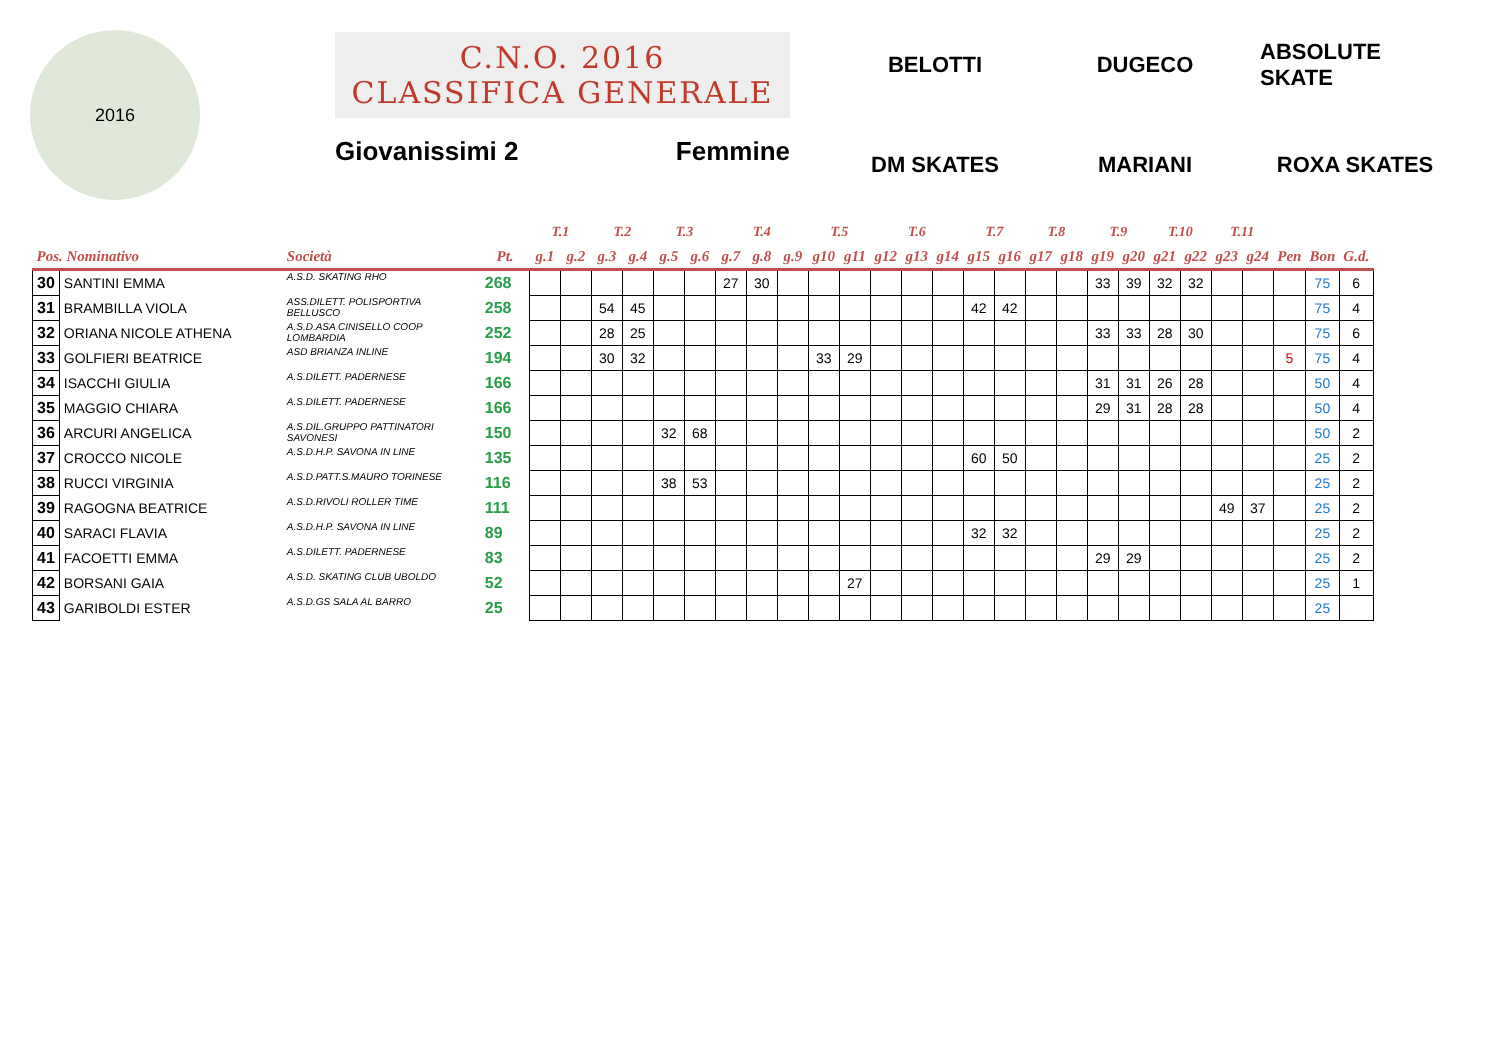2016
C.N.O. 2016
CLASSIFICA GENERALE
Giovanissimi 2 Femmine
BELOTTI
DUGECO
ABSOLUTE SKATE
DM SKATES
MARIANI
ROXA SKATES
| | | | | T.1 | | T.2 | | T.3 | | T.4 | | | T.5 | | T.6 | | | T.7 | | T.8 | | T.9 | | T.10 | | T.11 | | | | |
| Pos. Nominativo | | Società | Pt. | g.1 | g.2 | g.3 | g.4 | g.5 | g.6 | g.7 | g.8 | g.9 | g10 | g11 | g12 | g13 | g14 | g15 | g16 | g17 | g18 | g19 | g20 | g21 | g22 | g23 | g24 | Pen | Bon | G.d. |
| 30 | SANTINI EMMA | A.S.D. SKATING RHO | 268 | | | | | | | 27 | 30 | | | | | | | | | | | 33 | 39 | 32 | 32 | | | | 75 | 6 |
| 31 | BRAMBILLA VIOLA | ASS.DILETT. POLISPORTIVA BELLUSCO | 258 | | | 54 | 45 | | | | | | | | | | | 42 | 42 | | | | | | | | | | 75 | 4 |
| 32 | ORIANA NICOLE ATHENA | A.S.D.ASA CINISELLO COOP LOMBARDIA | 252 | | | 28 | 25 | | | | | | | | | | | | | | | 33 | 33 | 28 | 30 | | | | 75 | 6 |
| 33 | GOLFIERI BEATRICE | ASD BRIANZA INLINE | 194 | | | 30 | 32 | | | | | | 33 | 29 | | | | | | | | | | | | | | 5 | 75 | 4 |
| 34 | ISACCHI GIULIA | A.S.DILETT. PADERNESE | 166 | | | | | | | | | | | | | | | | | | | 31 | 31 | 26 | 28 | | | | 50 | 4 |
| 35 | MAGGIO CHIARA | A.S.DILETT. PADERNESE | 166 | | | | | | | | | | | | | | | | | | | 29 | 31 | 28 | 28 | | | | 50 | 4 |
| 36 | ARCURI ANGELICA | A.S.DIL.GRUPPO PATTINATORI SAVONESI | 150 | | | | | 32 | 68 | | | | | | | | | | | | | | | | | | | | 50 | 2 |
| 37 | CROCCO NICOLE | A.S.D.H.P. SAVONA IN LINE | 135 | | | | | | | | | | | | | | | 60 | 50 | | | | | | | | | | 25 | 2 |
| 38 | RUCCI VIRGINIA | A.S.D.PATT.S.MAURO TORINESE | 116 | | | | | 38 | 53 | | | | | | | | | | | | | | | | | | | | 25 | 2 |
| 39 | RAGOGNA BEATRICE | A.S.D.RIVOLI ROLLER TIME | 111 | | | | | | | | | | | | | | | | | | | | | | | 49 | 37 | | 25 | 2 |
| 40 | SARACI FLAVIA | A.S.D.H.P. SAVONA IN LINE | 89 | | | | | | | | | | | | | | | 32 | 32 | | | | | | | | | | 25 | 2 |
| 41 | FACOETTI EMMA | A.S.DILETT. PADERNESE | 83 | | | | | | | | | | | | | | | | | | | 29 | 29 | | | | | | 25 | 2 |
| 42 | BORSANI GAIA | A.S.D. SKATING CLUB UBOLDO | 52 | | | | | | | | | | | 27 | | | | | | | | | | | | | | | 25 | 1 |
| 43 | GARIBOLDI ESTER | A.S.D.GS SALA AL BARRO | 25 | | | | | | | | | | | | | | | | | | | | | | | | | | 25 | |